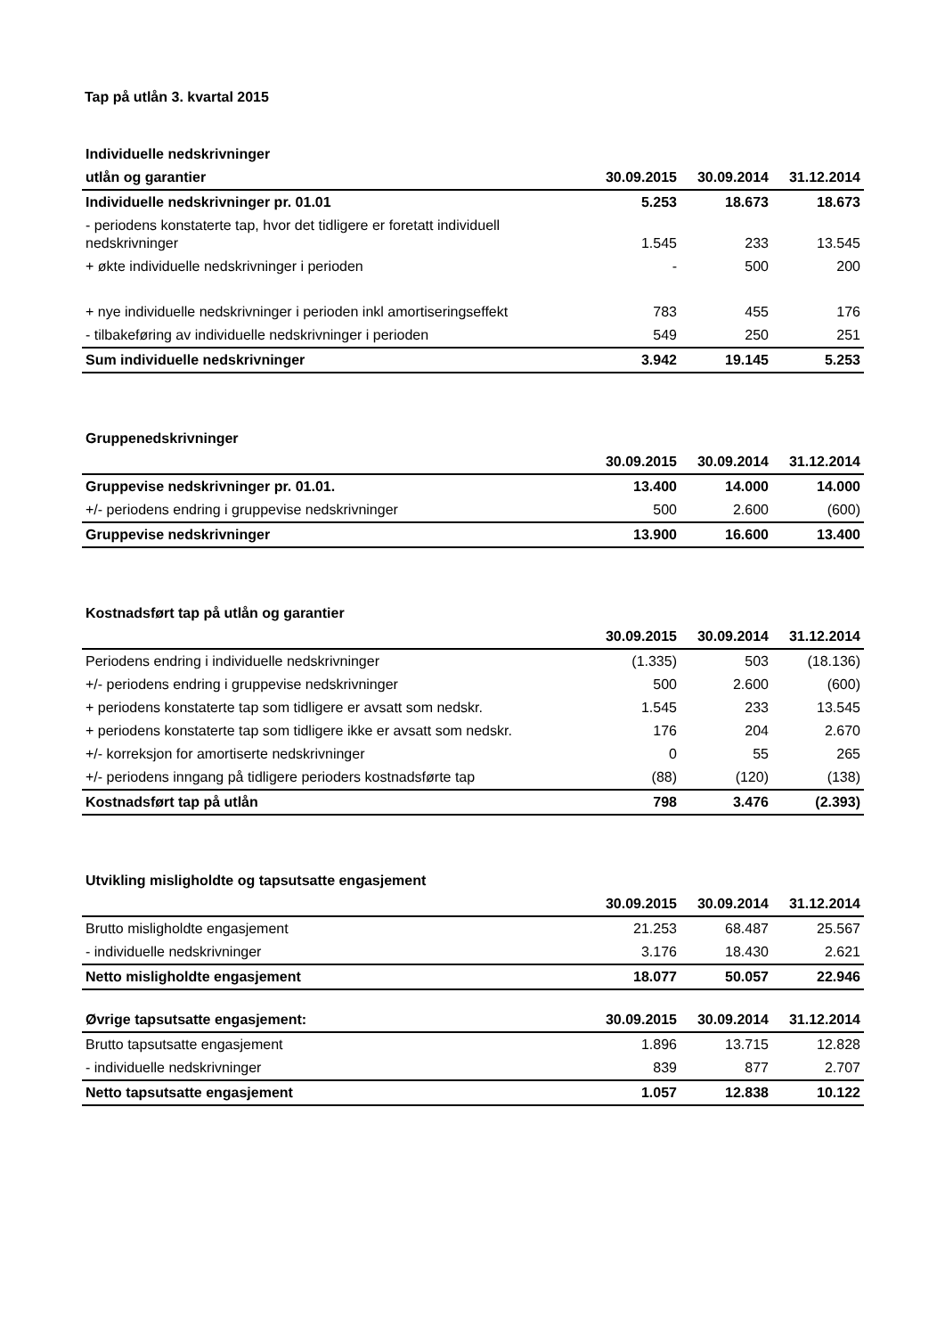Tap på utlån 3. kvartal 2015
| Individuelle nedskrivninger | | | |
| --- | --- | --- | --- |
| utlån og garantier | 30.09.2015 | 30.09.2014 | 31.12.2014 |
| Individuelle nedskrivninger pr. 01.01 | 5.253 | 18.673 | 18.673 |
| - periodens konstaterte tap, hvor det tidligere er foretatt individuell nedskrivninger | 1.545 | 233 | 13.545 |
| + økte individuelle nedskrivninger i perioden | - | 500 | 200 |
| + nye individuelle nedskrivninger i perioden inkl amortiseringseffekt | 783 | 455 | 176 |
| - tilbakeføring av individuelle nedskrivninger i perioden | 549 | 250 | 251 |
| Sum individuelle nedskrivninger | 3.942 | 19.145 | 5.253 |
| Gruppenedskrivninger | | | |
| --- | --- | --- | --- |
| | 30.09.2015 | 30.09.2014 | 31.12.2014 |
| Gruppevise nedskrivninger pr. 01.01. | 13.400 | 14.000 | 14.000 |
| +/- periodens endring i gruppevise nedskrivninger | 500 | 2.600 | (600) |
| Gruppevise nedskrivninger | 13.900 | 16.600 | 13.400 |
| Kostnadsført tap på utlån og garantier | | | |
| --- | --- | --- | --- |
| | 30.09.2015 | 30.09.2014 | 31.12.2014 |
| Periodens endring i individuelle nedskrivninger | (1.335) | 503 | (18.136) |
| +/- periodens endring i gruppevise nedskrivninger | 500 | 2.600 | (600) |
| + periodens konstaterte tap som tidligere er avsatt som nedskr. | 1.545 | 233 | 13.545 |
| + periodens konstaterte tap som tidligere ikke er avsatt som nedskr. | 176 | 204 | 2.670 |
| +/- korreksjon for amortiserte nedskrivninger | 0 | 55 | 265 |
| +/- periodens inngang på tidligere perioders kostnadsførte tap | (88) | (120) | (138) |
| Kostnadsført tap på utlån | 798 | 3.476 | (2.393) |
| Utvikling misligholdte og tapsutsatte engasjement | | | |
| --- | --- | --- | --- |
| | 30.09.2015 | 30.09.2014 | 31.12.2014 |
| Brutto misligholdte engasjement | 21.253 | 68.487 | 25.567 |
| - individuelle nedskrivninger | 3.176 | 18.430 | 2.621 |
| Netto misligholdte engasjement | 18.077 | 50.057 | 22.946 |
| Øvrige tapsutsatte engasjement: | 30.09.2015 | 30.09.2014 | 31.12.2014 |
| --- | --- | --- | --- |
| Brutto tapsutsatte engasjement | 1.896 | 13.715 | 12.828 |
| - individuelle nedskrivninger | 839 | 877 | 2.707 |
| Netto tapsutsatte engasjement | 1.057 | 12.838 | 10.122 |